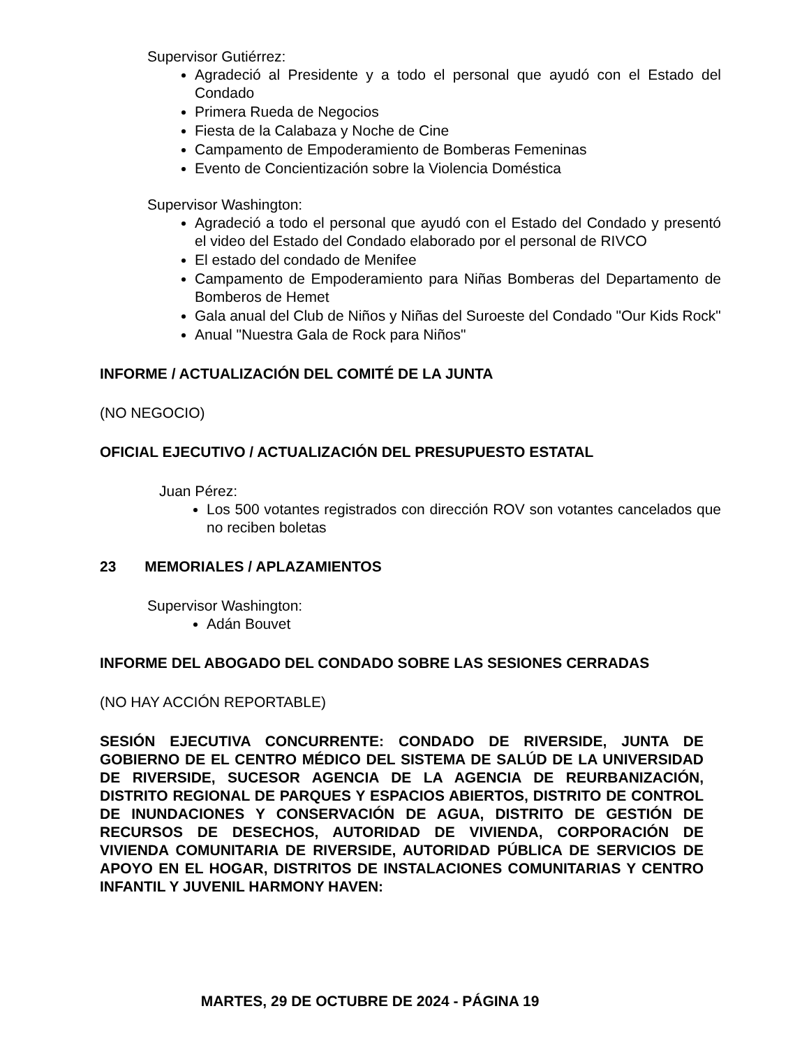Supervisor Gutiérrez:
Agradeció al Presidente y a todo el personal que ayudó con el Estado del Condado
Primera Rueda de Negocios
Fiesta de la Calabaza y Noche de Cine
Campamento de Empoderamiento de Bomberas Femeninas
Evento de Concientización sobre la Violencia Doméstica
Supervisor Washington:
Agradeció a todo el personal que ayudó con el Estado del Condado y presentó el video del Estado del Condado elaborado por el personal de RIVCO
El estado del condado de Menifee
Campamento de Empoderamiento para Niñas Bomberas del Departamento de Bomberos de Hemet
Gala anual del Club de Niños y Niñas del Suroeste del Condado "Our Kids Rock"
Anual "Nuestra Gala de Rock para Niños"
INFORME / ACTUALIZACIÓN DEL COMITÉ DE LA JUNTA
(NO NEGOCIO)
OFICIAL EJECUTIVO / ACTUALIZACIÓN DEL PRESUPUESTO ESTATAL
Juan Pérez:
Los 500 votantes registrados con dirección ROV son votantes cancelados que no reciben boletas
23 MEMORIALES / APLAZAMIENTOS
Supervisor Washington:
Adán Bouvet
INFORME DEL ABOGADO DEL CONDADO SOBRE LAS SESIONES CERRADAS
(NO HAY ACCIÓN REPORTABLE)
SESIÓN EJECUTIVA CONCURRENTE: CONDADO DE RIVERSIDE, JUNTA DE GOBIERNO DE EL CENTRO MÉDICO DEL SISTEMA DE SALÚD DE LA UNIVERSIDAD DE RIVERSIDE, SUCESOR AGENCIA DE LA AGENCIA DE REURBANIZACIÓN, DISTRITO REGIONAL DE PARQUES Y ESPACIOS ABIERTOS, DISTRITO DE CONTROL DE INUNDACIONES Y CONSERVACIÓN DE AGUA, DISTRITO DE GESTIÓN DE RECURSOS DE DESECHOS, AUTORIDAD DE VIVIENDA, CORPORACIÓN DE VIVIENDA COMUNITARIA DE RIVERSIDE, AUTORIDAD PÚBLICA DE SERVICIOS DE APOYO EN EL HOGAR, DISTRITOS DE INSTALACIONES COMUNITARIAS Y CENTRO INFANTIL Y JUVENIL HARMONY HAVEN:
MARTES, 29 DE OCTUBRE DE 2024 - PÁGINA 19